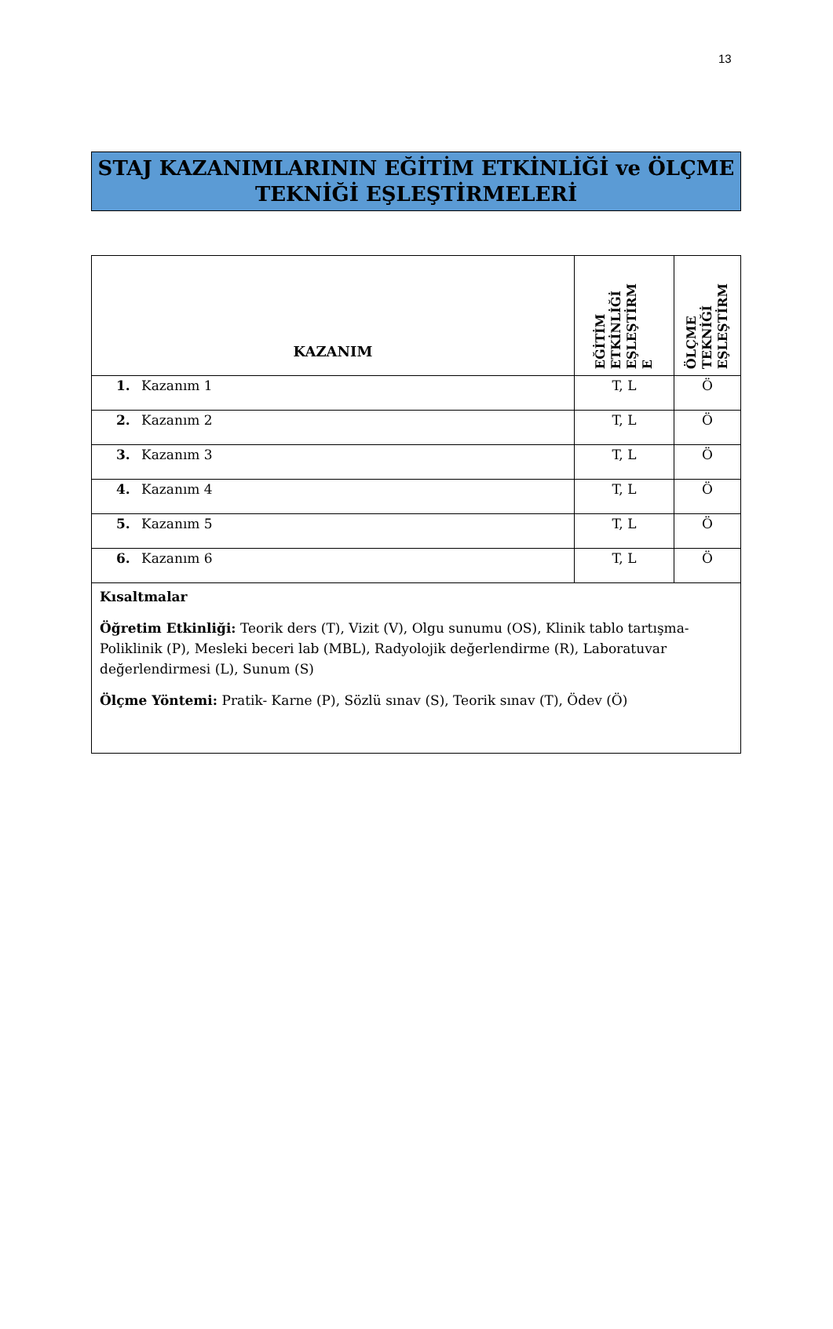13
STAJ KAZANIMLARININ EĞİTİM ETKİNLİĞİ ve ÖLÇME
TEKNİĞİ EŞLEŞTİRMELERİ
| KAZANIM | EĞİTİM ETKİNLİĞİ EŞLEŞTİRM E | ÖLÇME TEKNİĞİ EŞLEŞTİRM |
| --- | --- | --- |
| 1. Kazanım 1 | T, L | Ö |
| 2. Kazanım 2 | T, L | Ö |
| 3. Kazanım 3 | T, L | Ö |
| 4. Kazanım 4 | T, L | Ö |
| 5. Kazanım 5 | T, L | Ö |
| 6. Kazanım 6 | T, L | Ö |
| Kısaltmalar Öğretim Etkinliği: Teorik ders (T), Vizit (V), Olgu sunumu (OS), Klinik tablo tartışma-Poliklinik (P), Mesleki beceri lab (MBL), Radyolojik değerlendirme (R), Laboratuvar değerlendirmesi (L), Sunum (S) Ölçme Yöntemi: Pratik- Karne (P), Sözlü sınav (S), Teorik sınav (T), Ödev (Ö) | | |